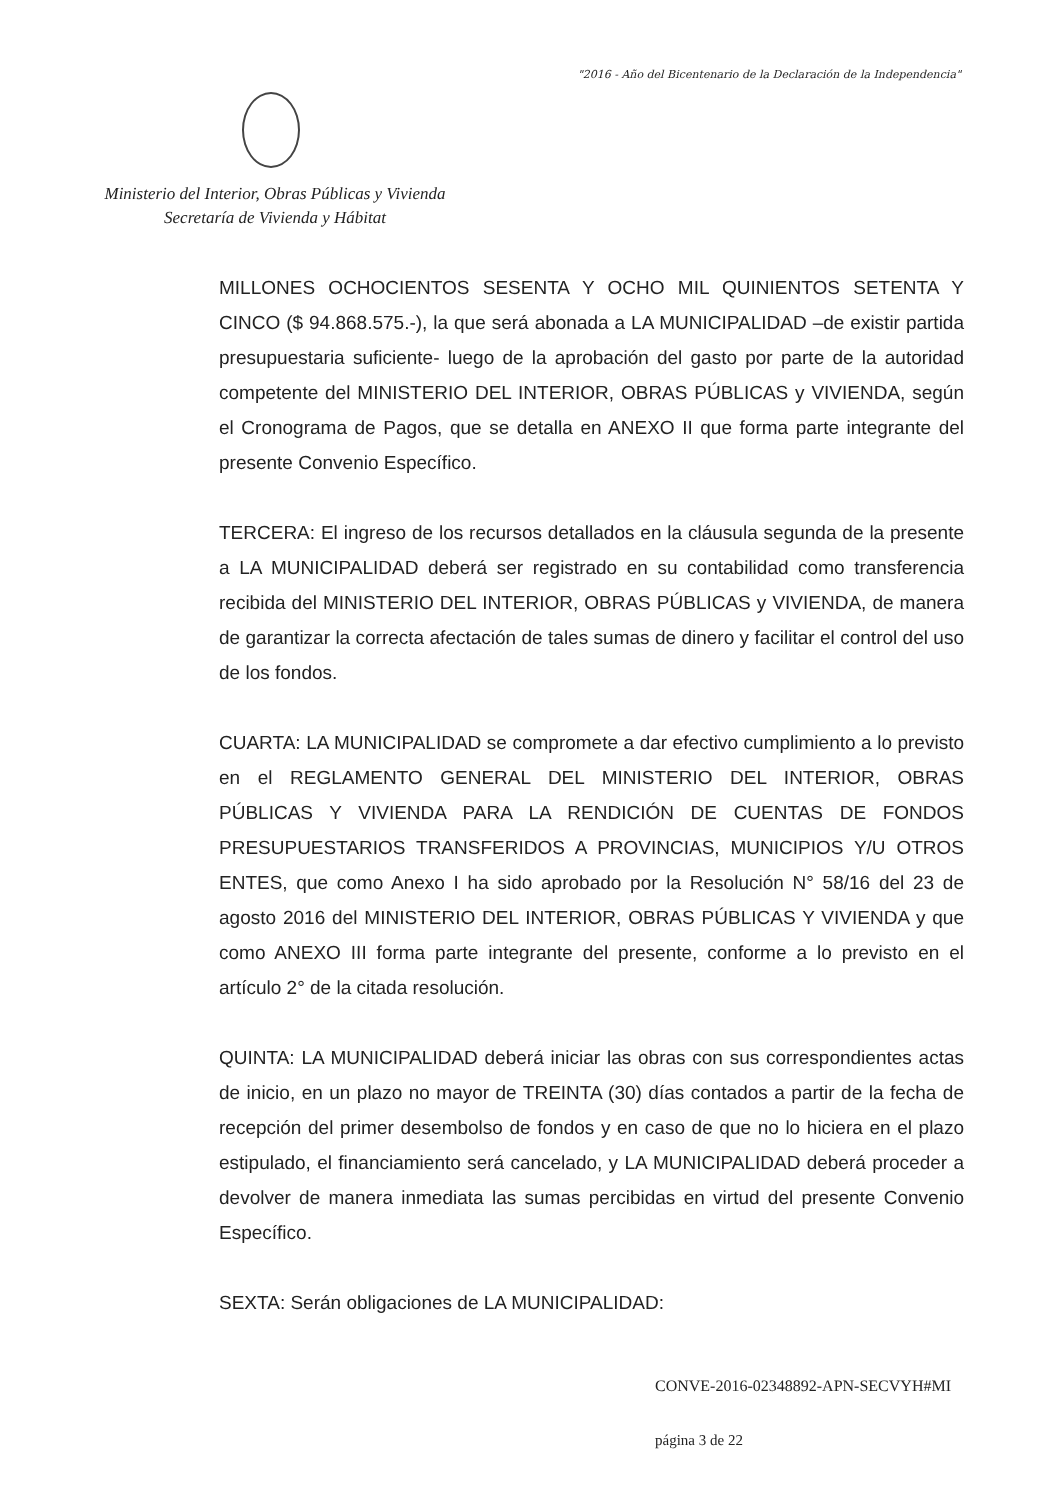"2016 - Año del Bicentenario de la Declaración de la Independencia"
Ministerio del Interior, Obras Públicas y Vivienda
Secretaría de Vivienda y Hábitat
MILLONES OCHOCIENTOS SESENTA Y OCHO MIL QUINIENTOS SETENTA Y CINCO ($ 94.868.575.-), la que será abonada a LA MUNICIPALIDAD –de existir partida presupuestaria suficiente- luego de la aprobación del gasto por parte de la autoridad competente del MINISTERIO DEL INTERIOR, OBRAS PÚBLICAS y VIVIENDA, según el Cronograma de Pagos, que se detalla en ANEXO II que forma parte integrante del presente Convenio Específico.
TERCERA: El ingreso de los recursos detallados en la cláusula segunda de la presente a LA MUNICIPALIDAD deberá ser registrado en su contabilidad como transferencia recibida del MINISTERIO DEL INTERIOR, OBRAS PÚBLICAS y VIVIENDA, de manera de garantizar la correcta afectación de tales sumas de dinero y facilitar el control del uso de los fondos.
CUARTA: LA MUNICIPALIDAD se compromete a dar efectivo cumplimiento a lo previsto en el REGLAMENTO GENERAL DEL MINISTERIO DEL INTERIOR, OBRAS PÚBLICAS Y VIVIENDA PARA LA RENDICIÓN DE CUENTAS DE FONDOS PRESUPUESTARIOS TRANSFERIDOS A PROVINCIAS, MUNICIPIOS Y/U OTROS ENTES, que como Anexo I ha sido aprobado por la Resolución N° 58/16 del 23 de agosto 2016 del MINISTERIO DEL INTERIOR, OBRAS PÚBLICAS Y VIVIENDA y que como ANEXO III forma parte integrante del presente, conforme a lo previsto en el artículo 2° de la citada resolución.
QUINTA: LA MUNICIPALIDAD deberá iniciar las obras con sus correspondientes actas de inicio, en un plazo no mayor de TREINTA (30) días contados a partir de la fecha de recepción del primer desembolso de fondos y en caso de que no lo hiciera en el plazo estipulado, el financiamiento será cancelado, y LA MUNICIPALIDAD deberá proceder a devolver de manera inmediata las sumas percibidas en virtud del presente Convenio Específico.
SEXTA: Serán obligaciones de LA MUNICIPALIDAD:
CONVE-2016-02348892-APN-SECVYH#MI
página 3 de 22